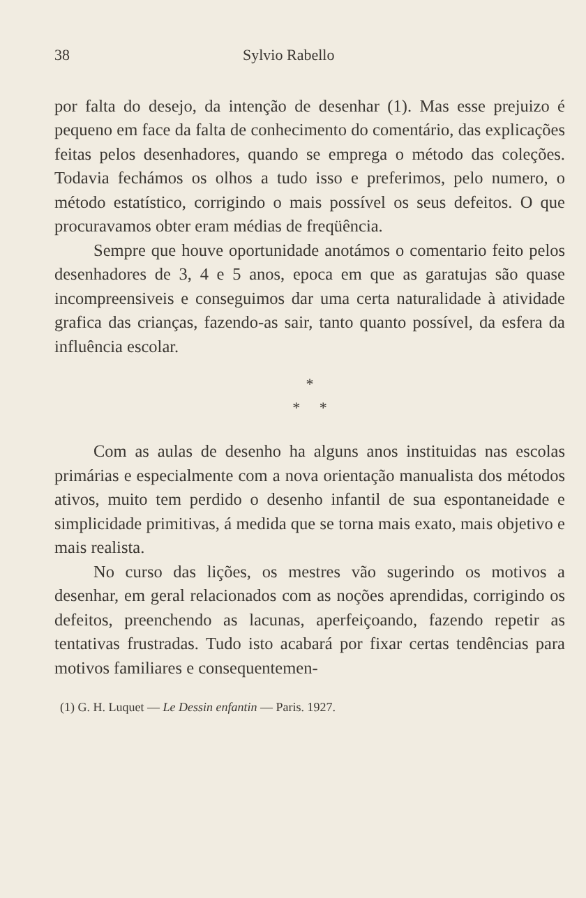38 Sylvio Rabello
por falta do desejo, da intenção de desenhar (1). Mas esse prejuizo é pequeno em face da falta de conhecimento do comentário, das explicações feitas pelos desenhadores, quando se emprega o método das coleções. Todavia fechámos os olhos a tudo isso e preferimos, pelo numero, o método estatístico, corrigindo o mais possível os seus defeitos. O que procuravamos obter eram médias de freqüência.
Sempre que houve oportunidade anotámos o comentario feito pelos desenhadores de 3, 4 e 5 anos, epoca em que as garatujas são quase incompreensiveis e conseguimos dar uma certa naturalidade à atividade grafica das crianças, fazendo-as sair, tanto quanto possível, da esfera da influência escolar.
*
* *
Com as aulas de desenho ha alguns anos instituidas nas escolas primárias e especialmente com a nova orientação manualista dos métodos ativos, muito tem perdido o desenho infantil de sua espontaneidade e simplicidade primitivas, á medida que se torna mais exato, mais objetivo e mais realista.
No curso das lições, os mestres vão sugerindo os motivos a desenhar, em geral relacionados com as noções aprendidas, corrigindo os defeitos, preenchendo as lacunas, aperfeiçoando, fazendo repetir as tentativas frustradas. Tudo isto acabará por fixar certas tendências para motivos familiares e consequentemen-
(1) G. H. Luquet — Le Dessin enfantin — Paris. 1927.